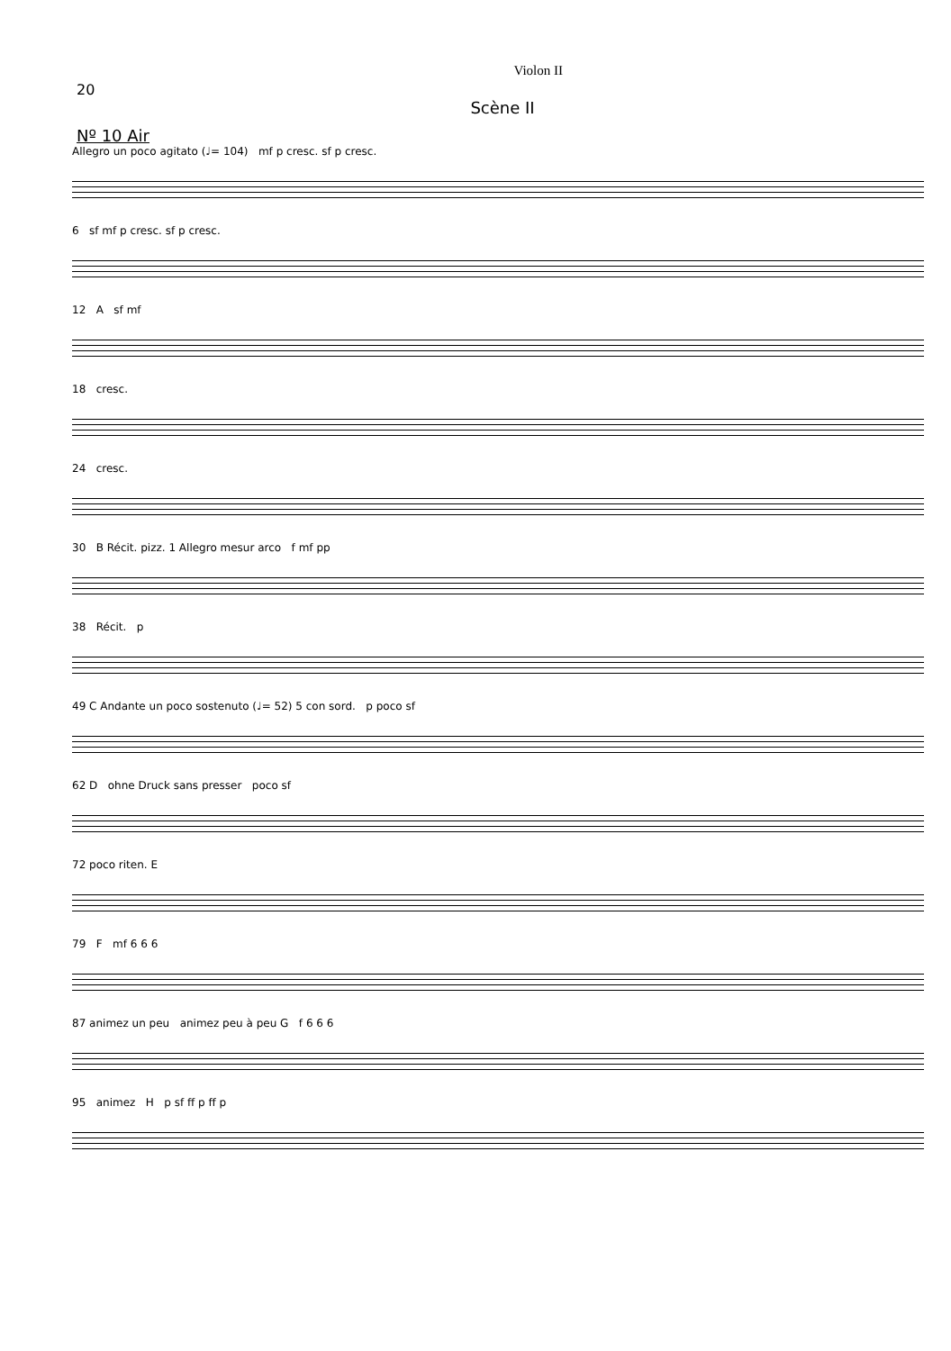20 Violon II
Scène II
Nº 10 Air
Allegro un poco agitato (♩= 104) mf p cresc. sf p cresc.
6 sf mf p cresc. sf p cresc.
12 A sf mf
18 cresc.
24 cresc.
30 B Récit. pizz. 1 Allegro mesur arco f mf pp
38 Récit. p
49 C Andante un poco sostenuto (♩= 52) 5 con sord. p poco sf
62 D ohne Druck sans presser poco sf
72 poco riten. E
79 F mf 6 6 6
87 animez un peu animez peu à peu G f 6 6 6
95 animez H p sf ff p ff p